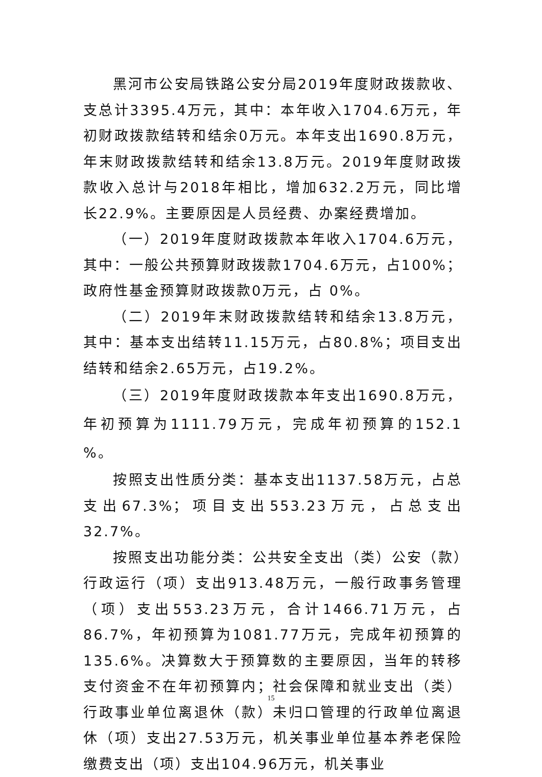黑河市公安局铁路公安分局2019年度财政拨款收、支总计3395.4万元，其中：本年收入1704.6万元，年初财政拨款结转和结余0万元。本年支出1690.8万元，年末财政拨款结转和结余13.8万元。2019年度财政拨款收入总计与2018年相比，增加632.2万元，同比增长22.9%。主要原因是人员经费、办案经费增加。
（一）2019年度财政拨款本年收入1704.6万元，其中：一般公共预算财政拨款1704.6万元，占100%；政府性基金预算财政拨款0万元，占 0%。
（二）2019年末财政拨款结转和结余13.8万元，其中：基本支出结转11.15万元，占80.8%；项目支出结转和结余2.65万元，占19.2%。
（三）2019年度财政拨款本年支出1690.8万元，年初预算为1111.79万元，完成年初预算的152.1 %。
按照支出性质分类：基本支出1137.58万元，占总支出67.3%；项目支出553.23万元，占总支出32.7%。
按照支出功能分类：公共安全支出（类）公安（款）行政运行（项）支出913.48万元，一般行政事务管理（项）支出553.23万元，合计1466.71万元，占86.7%，年初预算为1081.77万元，完成年初预算的135.6%。决算数大于预算数的主要原因，当年的转移支付资金不在年初预算内；社会保障和就业支出（类）行政事业单位离退休（款）未归口管理的行政单位离退休（项）支出27.53万元，机关事业单位基本养老保险缴费支出（项）支出104.96万元，机关事业
15